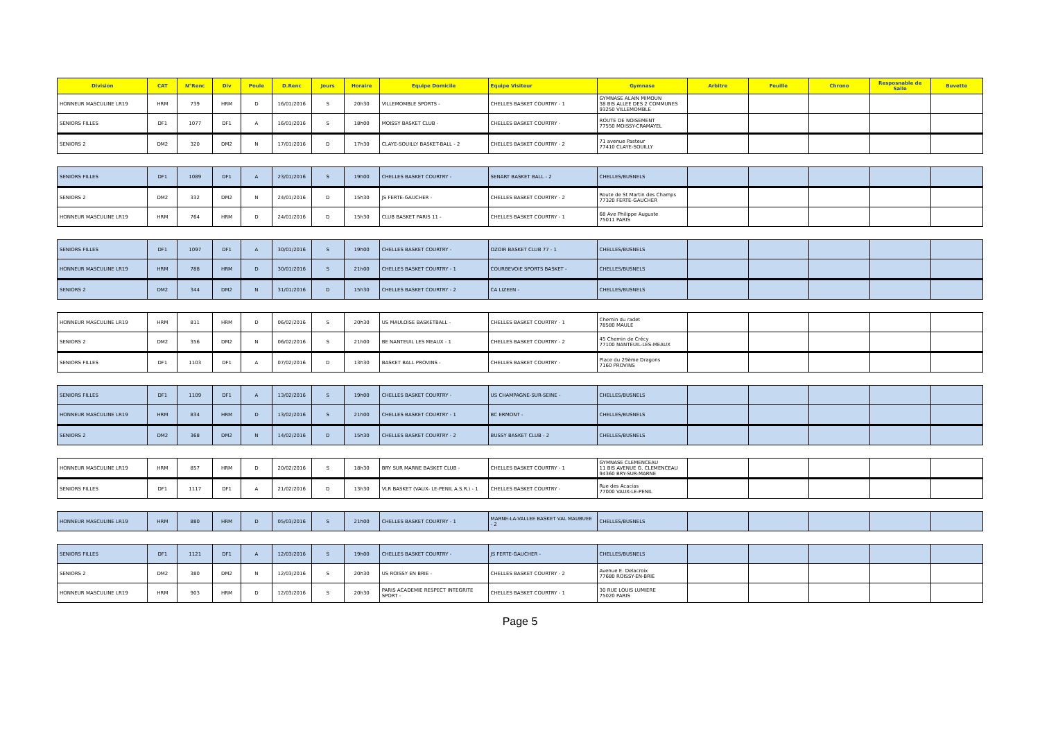| Division | CAT | N°Renc | Div | Poule | D.Renc | Jours | Horaire | Equipe Domicile | Equipe Visiteur | Gymnase | Arbitre | Feuille | Chrono | Resposnable de Salle | Buvette |
| --- | --- | --- | --- | --- | --- | --- | --- | --- | --- | --- | --- | --- | --- | --- | --- |
| HONNEUR MASCULINE LR19 | HRM | 739 | HRM | D | 16/01/2016 | S | 20h30 | VILLEMOMBLE SPORTS - | CHELLES BASKET COURTRY - 1 | GYMNASE ALAIN MIMOUN 38 BIS ALLEE DES 2 COMMUNES 93250 VILLEMOMBLE | | | | | |
| SENIORS FILLES | DF1 | 1077 | DF1 | A | 16/01/2016 | S | 18h00 | MOISSY BASKET CLUB - | CHELLES BASKET COURTRY - | ROUTE DE NOISEMENT 77550 MOISSY-CRAMAYEL | | | | | |
| SENIORS 2 | DM2 | 320 | DM2 | N | 17/01/2016 | D | 17h30 | CLAYE-SOUILLY BASKET-BALL - 2 | CHELLES BASKET COURTRY - 2 | 71 avenue Pasteur 77410 CLAYE-SOUILLY | | | | | |
| SENIORS FILLES | DF1 | 1089 | DF1 | A | 23/01/2016 | S | 19h00 | CHELLES BASKET COURTRY - | SENART BASKET BALL - 2 | CHELLES/BUSNELS | | | | | |
| SENIORS 2 | DM2 | 332 | DM2 | N | 24/01/2016 | D | 15h30 | JS FERTE-GAUCHER - | CHELLES BASKET COURTRY - 2 | Route de St Martin des Champs 77320 FERTE-GAUCHER | | | | | |
| HONNEUR MASCULINE LR19 | HRM | 764 | HRM | D | 24/01/2016 | D | 15h30 | CLUB BASKET PARIS 11 - | CHELLES BASKET COURTRY - 1 | 68 Ave Philippe Auguste 75011 PARIS | | | | | |
| SENIORS FILLES | DF1 | 1097 | DF1 | A | 30/01/2016 | S | 19h00 | CHELLES BASKET COURTRY - | OZOIR BASKET CLUB 77 - 1 | CHELLES/BUSNELS | | | | | |
| HONNEUR MASCULINE LR19 | HRM | 788 | HRM | D | 30/01/2016 | S | 21h00 | CHELLES BASKET COURTRY - 1 | COURBEVOIE SPORTS BASKET - | CHELLES/BUSNELS | | | | | |
| SENIORS 2 | DM2 | 344 | DM2 | N | 31/01/2016 | D | 15h30 | CHELLES BASKET COURTRY - 2 | CA LIZEEN - | CHELLES/BUSNELS | | | | | |
| HONNEUR MASCULINE LR19 | HRM | 811 | HRM | D | 06/02/2016 | S | 20h30 | US MAULOISE BASKETBALL - | CHELLES BASKET COURTRY - 1 | Chemin du radet 78580 MAULE | | | | | |
| SENIORS 2 | DM2 | 356 | DM2 | N | 06/02/2016 | S | 21h00 | BE NANTEUIL LES MEAUX - 1 | CHELLES BASKET COURTRY - 2 | 45 Chemin de Crécy 77100 NANTEUIL-LES-MEAUX | | | | | |
| SENIORS FILLES | DF1 | 1103 | DF1 | A | 07/02/2016 | D | 13h30 | BASKET BALL PROVINS - | CHELLES BASKET COURTRY - | Place du 29ème Dragons 7160 PROVINS | | | | | |
| SENIORS FILLES | DF1 | 1109 | DF1 | A | 13/02/2016 | S | 19h00 | CHELLES BASKET COURTRY - | US CHAMPAGNE-SUR-SEINE - | CHELLES/BUSNELS | | | | | |
| HONNEUR MASCULINE LR19 | HRM | 834 | HRM | D | 13/02/2016 | S | 21h00 | CHELLES BASKET COURTRY - 1 | BC ERMONT - | CHELLES/BUSNELS | | | | | |
| SENIORS 2 | DM2 | 368 | DM2 | N | 14/02/2016 | D | 15h30 | CHELLES BASKET COURTRY - 2 | BUSSY BASKET CLUB - 2 | CHELLES/BUSNELS | | | | | |
| HONNEUR MASCULINE LR19 | HRM | 857 | HRM | D | 20/02/2016 | S | 18h30 | BRY SUR MARNE BASKET CLUB - | CHELLES BASKET COURTRY - 1 | GYMNASE CLEMENCEAU 11 BIS AVENUE G. CLEMENCEAU 94360 BRY-SUR-MARNE | | | | | |
| SENIORS FILLES | DF1 | 1117 | DF1 | A | 21/02/2016 | D | 13h30 | VLR BASKET (VAUX- LE-PENIL A.S.R.) - 1 | CHELLES BASKET COURTRY - | Rue des Acacias 77000 VAUX-LE-PENIL | | | | | |
| HONNEUR MASCULINE LR19 | HRM | 880 | HRM | D | 05/03/2016 | S | 21h00 | CHELLES BASKET COURTRY - 1 | MARNE-LA-VALLEE BASKET VAL MAUBUEE - 2 | CHELLES/BUSNELS | | | | | |
| SENIORS FILLES | DF1 | 1121 | DF1 | A | 12/03/2016 | S | 19h00 | CHELLES BASKET COURTRY - | JS FERTE-GAUCHER - | CHELLES/BUSNELS | | | | | |
| SENIORS 2 | DM2 | 380 | DM2 | N | 12/03/2016 | S | 20h30 | US ROISSY EN BRIE - | CHELLES BASKET COURTRY - 2 | Avenue E. Delacroix 77680 ROISSY-EN-BRIE | | | | | |
| HONNEUR MASCULINE LR19 | HRM | 903 | HRM | D | 12/03/2016 | S | 20h30 | PARIS ACADEMIE RESPECT INTEGRITE SPORT - | CHELLES BASKET COURTRY - 1 | 30 RUE LOUIS LUMIERE 75020 PARIS | | | | | |
Page 5